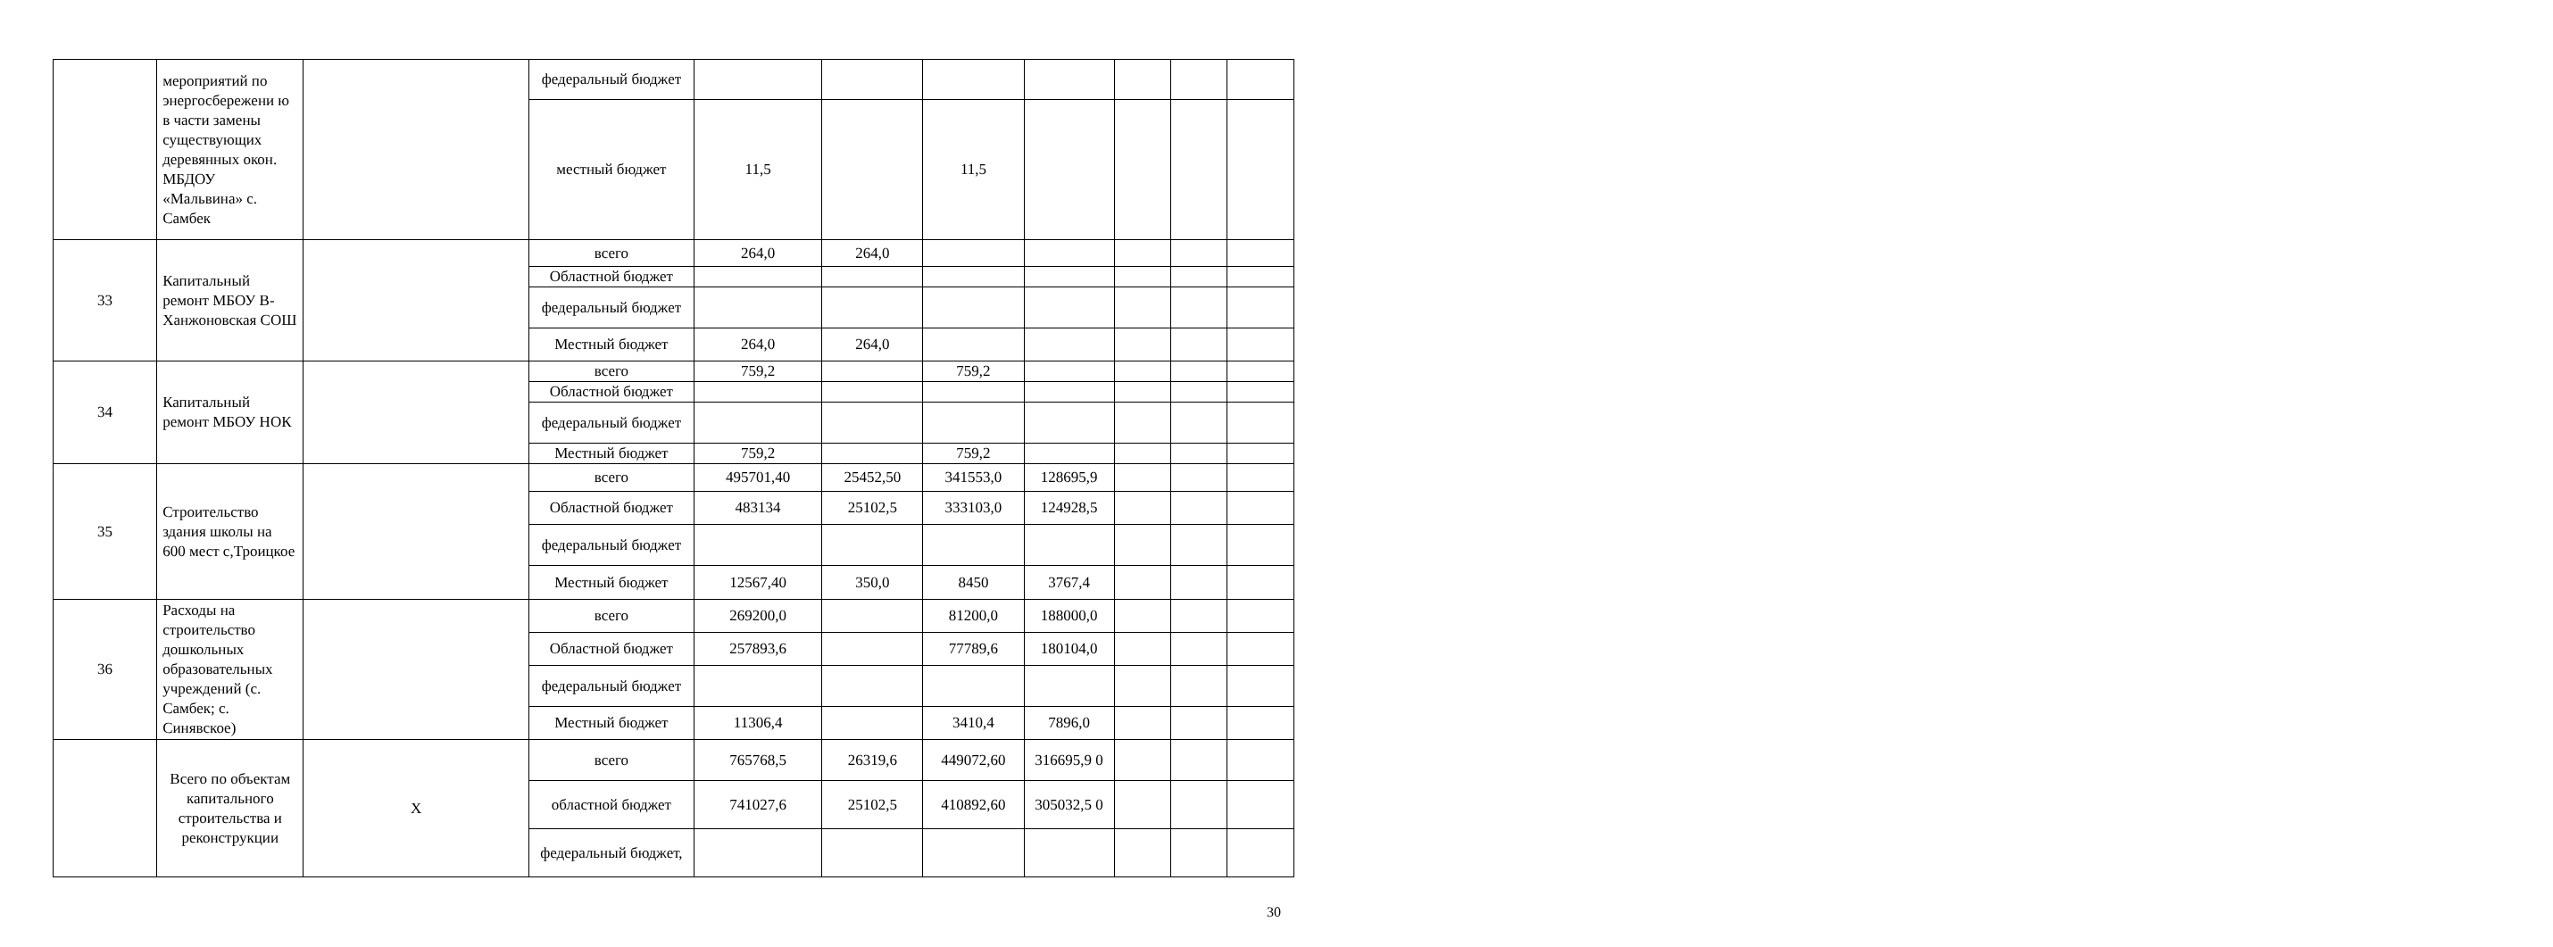| | мероприятий по энергосбережени ю в части замены существующих деревянных окон. МБДОУ «Мальвина» с. Самбек | | федеральный бюджет | | | | | | | |
| | | | местный бюджет | 11,5 | | 11,5 | | | | |
| 33 | Капитальный ремонт МБОУ В-Ханжоновская СОШ | | всего | 264,0 | 264,0 | | | | | |
| | | | Областной бюджет | | | | | | | |
| | | | федеральный бюджет | | | | | | | |
| | | | Местный бюджет | 264,0 | 264,0 | | | | | |
| 34 | Капитальный ремонт МБОУ НОК | | всего | 759,2 | | 759,2 | | | | |
| | | | Областной бюджет | | | | | | | |
| | | | федеральный бюджет | | | | | | | |
| | | | Местный бюджет | 759,2 | | 759,2 | | | | |
| 35 | Строительство здания школы на 600 мест с,Троицкое | | всего | 495701,40 | 25452,50 | 341553,0 | 128695,9 | | | |
| | | | Областной бюджет | 483134 | 25102,5 | 333103,0 | 124928,5 | | | |
| | | | федеральный бюджет | | | | | | | |
| | | | Местный бюджет | 12567,40 | 350,0 | 8450 | 3767,4 | | | |
| 36 | Расходы на строительство дошкольных образовательных учреждений (с. Самбек; с. Синявское) | | всего | 269200,0 | | 81200,0 | 188000,0 | | | |
| | | | Областной бюджет | 257893,6 | | 77789,6 | 180104,0 | | | |
| | | | федеральный бюджет | | | | | | | |
| | | | Местный бюджет | 11306,4 | | 3410,4 | 7896,0 | | | |
| | Всего по объектам капитального строительства и реконструкции | Х | всего | 765768,5 | 26319,6 | 449072,60 | 316695,9 0 | | | |
| | | | областной бюджет | 741027,6 | 25102,5 | 410892,60 | 305032,5 0 | | | |
| | | | федеральный бюджет, | | | | | | | |
30